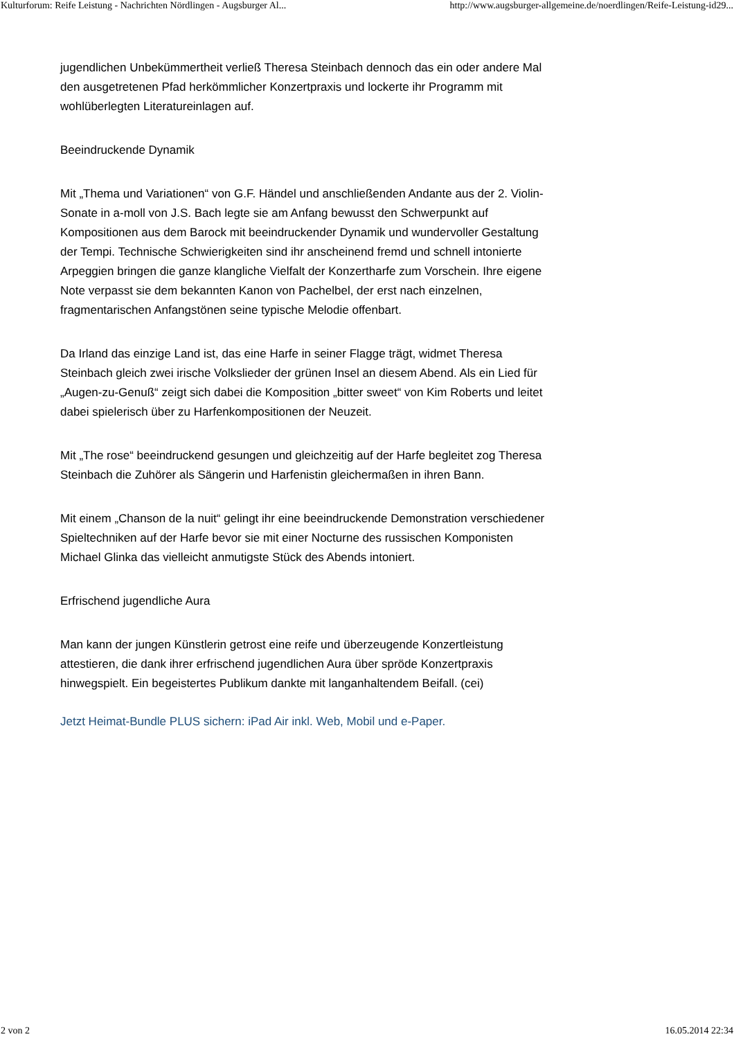Kulturforum: Reife Leistung - Nachrichten Nördlingen - Augsburger Al... http://www.augsburger-allgemeine.de/noerdlingen/Reife-Leistung-id29...
jugendlichen Unbekümmertheit verließ Theresa Steinbach dennoch das ein oder andere Mal den ausgetretenen Pfad herkömmlicher Konzertpraxis und lockerte ihr Programm mit wohlüberlegten Literatureinlagen auf.
Beeindruckende Dynamik
Mit „Thema und Variationen“ von G.F. Händel und anschließenden Andante aus der 2. Violin- Sonate in a-moll von J.S. Bach legte sie am Anfang bewusst den Schwerpunkt auf Kompositionen aus dem Barock mit beeindruckender Dynamik und wundervoller Gestaltung der Tempi. Technische Schwierigkeiten sind ihr anscheinend fremd und schnell intonierte Arpeggien bringen die ganze klangliche Vielfalt der Konzertharfe zum Vorschein. Ihre eigene Note verpasst sie dem bekannten Kanon von Pachelbel, der erst nach einzelnen, fragmentarischen Anfangstönen seine typische Melodie offenbart.
Da Irland das einzige Land ist, das eine Harfe in seiner Flagge trägt, widmet Theresa Steinbach gleich zwei irische Volkslieder der grünen Insel an diesem Abend. Als ein Lied für „Augen-zu-Genuß“ zeigt sich dabei die Komposition „bitter sweet“ von Kim Roberts und leitet dabei spielerisch über zu Harfenkompositionen der Neuzeit.
Mit „The rose“ beeindruckend gesungen und gleichzeitig auf der Harfe begleitet zog Theresa Steinbach die Zuhörer als Sängerin und Harfenistin gleichermaßen in ihren Bann.
Mit einem „Chanson de la nuit“ gelingt ihr eine beeindruckende Demonstration verschiedener Spieltechniken auf der Harfe bevor sie mit einer Nocturne des russischen Komponisten Michael Glinka das vielleicht anmutigste Stück des Abends intoniert.
Erfrischend jugendliche Aura
Man kann der jungen Künstlerin getrost eine reife und überzeugende Konzertleistung attestieren, die dank ihrer erfrischend jugendlichen Aura über spröde Konzertpraxis hinwegspielt. Ein begeistertes Publikum dankte mit langanhaltendem Beifall. (cei)
Jetzt Heimat-Bundle PLUS sichern: iPad Air inkl. Web, Mobil und e-Paper.
2 von 2 16.05.2014 22:34